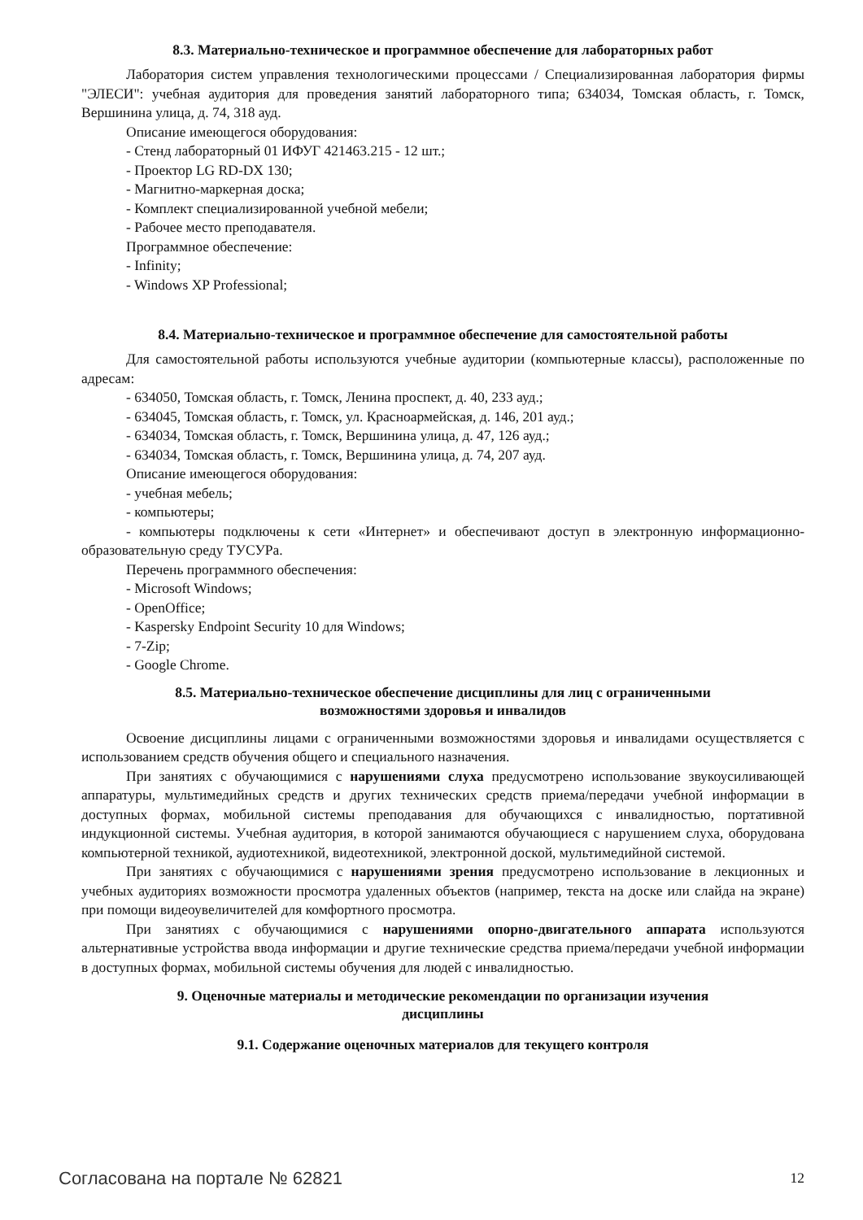8.3. Материально-техническое и программное обеспечение для лабораторных работ
Лаборатория систем управления технологическими процессами / Специализированная лаборатория фирмы "ЭЛЕСИ": учебная аудитория для проведения занятий лабораторного типа; 634034, Томская область, г. Томск, Вершинина улица, д. 74, 318 ауд.
Описание имеющегося оборудования:
- Стенд лабораторный 01 ИФУГ 421463.215 - 12 шт.;
- Проектор LG RD-DX 130;
- Магнитно-маркерная доска;
- Комплект специализированной учебной мебели;
- Рабочее место преподавателя.
Программное обеспечение:
- Infinity;
- Windows XP Professional;
8.4. Материально-техническое и программное обеспечение для самостоятельной работы
Для самостоятельной работы используются учебные аудитории (компьютерные классы), расположенные по адресам:
- 634050, Томская область, г. Томск, Ленина проспект, д. 40, 233 ауд.;
- 634045, Томская область, г. Томск, ул. Красноармейская, д. 146, 201 ауд.;
- 634034, Томская область, г. Томск, Вершинина улица, д. 47, 126 ауд.;
- 634034, Томская область, г. Томск, Вершинина улица, д. 74, 207 ауд.
Описание имеющегося оборудования:
- учебная мебель;
- компьютеры;
- компьютеры подключены к сети «Интернет» и обеспечивают доступ в электронную информационно-образовательную среду ТУСУРа.
Перечень программного обеспечения:
- Microsoft Windows;
- OpenOffice;
- Kaspersky Endpoint Security 10 для Windows;
- 7-Zip;
- Google Chrome.
8.5. Материально-техническое обеспечение дисциплины для лиц с ограниченными
возможностями здоровья и инвалидов
Освоение дисциплины лицами с ограниченными возможностями здоровья и инвалидами осуществляется с использованием средств обучения общего и специального назначения.
При занятиях с обучающимися с нарушениями слуха предусмотрено использование звукоусиливающей аппаратуры, мультимедийных средств и других технических средств приема/передачи учебной информации в доступных формах, мобильной системы преподавания для обучающихся с инвалидностью, портативной индукционной системы. Учебная аудитория, в которой занимаются обучающиеся с нарушением слуха, оборудована компьютерной техникой, аудиотехникой, видеотехникой, электронной доской, мультимедийной системой.
При занятиях с обучающимися с нарушениями зрения предусмотрено использование в лекционных и учебных аудиториях возможности просмотра удаленных объектов (например, текста на доске или слайда на экране) при помощи видеоувеличителей для комфортного просмотра.
При занятиях с обучающимися с нарушениями опорно-двигательного аппарата используются альтернативные устройства ввода информации и другие технические средства приема/передачи учебной информации в доступных формах, мобильной системы обучения для людей с инвалидностью.
9. Оценочные материалы и методические рекомендации по организации изучения
дисциплины
9.1. Содержание оценочных материалов для текущего контроля
Согласована на портале № 62821 12